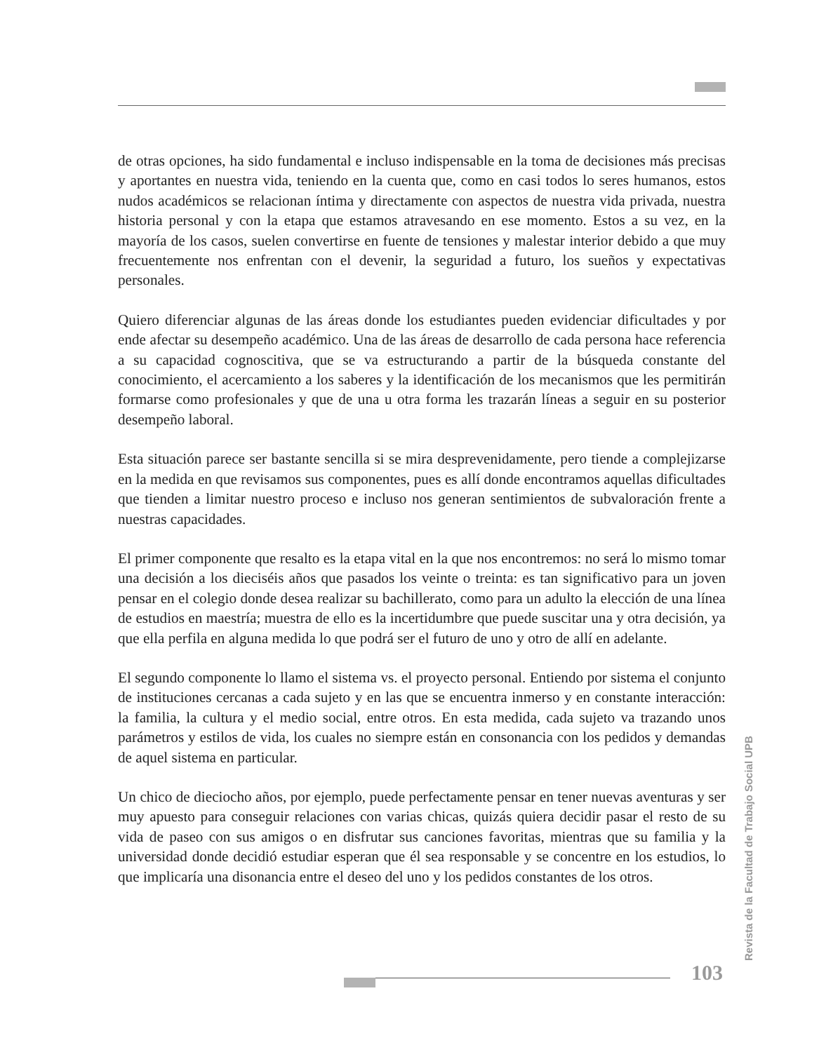de otras opciones, ha sido fundamental e incluso indispensable en la toma de decisiones más precisas y aportantes en nuestra vida, teniendo en la cuenta que, como en casi todos lo seres humanos, estos nudos académicos se relacionan íntima y directamente con aspectos de nuestra vida privada, nuestra historia personal y con la etapa que estamos atravesando en ese momento. Estos a su vez, en la mayoría de los casos, suelen convertirse en fuente de tensiones y malestar interior debido a que muy frecuentemente nos enfrentan con el devenir, la seguridad a futuro, los sueños y expectativas personales.
Quiero diferenciar algunas de las áreas donde los estudiantes pueden evidenciar dificultades y por ende afectar su desempeño académico. Una de las áreas de desarrollo de cada persona hace referencia a su capacidad cognoscitiva, que se va estructurando a partir de la búsqueda constante del conocimiento, el acercamiento a los saberes y la identificación de los mecanismos que les permitirán formarse como profesionales y que de una u otra forma les trazarán líneas a seguir en su posterior desempeño laboral.
Esta situación parece ser bastante sencilla si se mira desprevenidamente, pero tiende a complejizarse en la medida en que revisamos sus componentes, pues es allí donde encontramos aquellas dificultades que tienden a limitar nuestro proceso e incluso nos generan sentimientos de subvaloración frente a nuestras capacidades.
El primer componente que resalto es la etapa vital en la que nos encontremos: no será lo mismo tomar una decisión a los dieciséis años que pasados los veinte o treinta: es tan significativo para un joven pensar en el colegio donde desea realizar su bachillerato, como para un adulto la elección de una línea de estudios en maestría; muestra de ello es la incertidumbre que puede suscitar una y otra decisión, ya que ella perfila en alguna medida lo que podrá ser el futuro de uno y otro de allí en adelante.
El segundo componente lo llamo el sistema vs. el proyecto personal. Entiendo por sistema el conjunto de instituciones cercanas a cada sujeto y en las que se encuentra inmerso y en constante interacción: la familia, la cultura y el medio social, entre otros. En esta medida, cada sujeto va trazando unos parámetros y estilos de vida, los cuales no siempre están en consonancia con los pedidos y demandas de aquel sistema en particular.
Un chico de dieciocho años, por ejemplo, puede perfectamente pensar en tener nuevas aventuras y ser muy apuesto para conseguir relaciones con varias chicas, quizás quiera decidir pasar el resto de su vida de paseo con sus amigos o en disfrutar sus canciones favoritas, mientras que su familia y la universidad donde decidió estudiar esperan que él sea responsable y se concentre en los estudios, lo que implicaría una disonancia entre el deseo del uno y los pedidos constantes de los otros.
Revista de la Facultad de Trabajo Social UPB
103